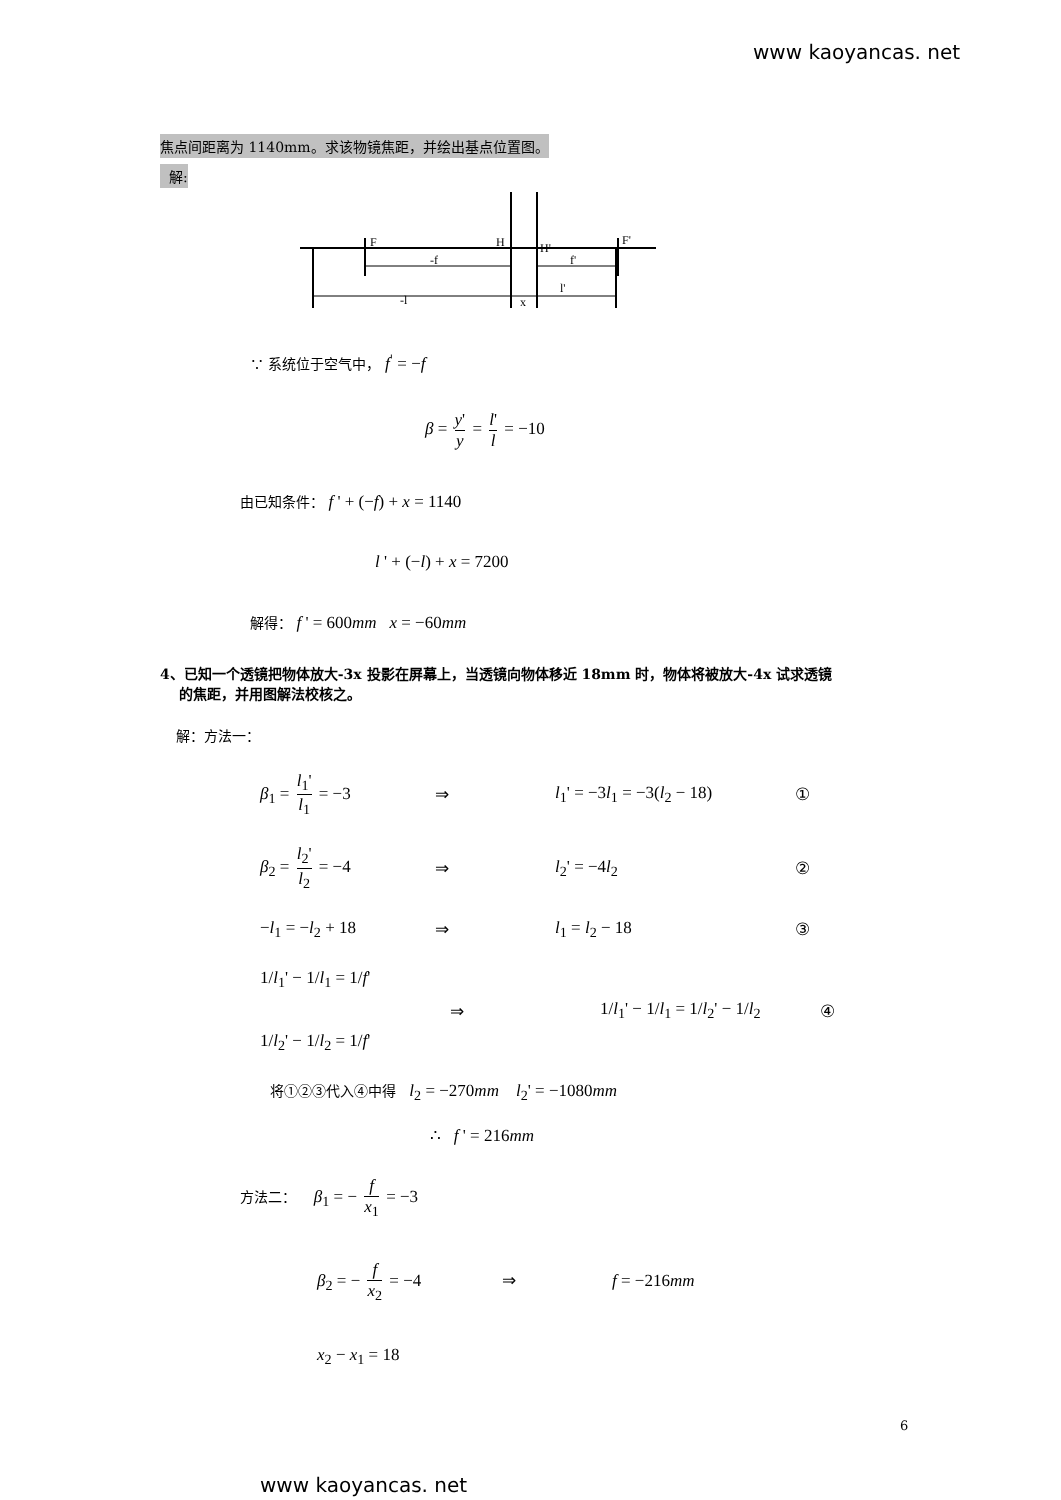www kaoyancas. net
焦点间距离为 1140mm。求该物镜焦距，并绘出基点位置图。
解:
F
H
H'
F'
-f
f'
-l
x
l'
∵ 系统位于空气中， f<sup>'</sup> = −f
β = y' y = l' l = −10
由已知条件： f ' + (−f) + x = 1140
l ' + (−l) + x = 7200
解得： f ' = 600mm x = −60mm
4、已知一个透镜把物体放大-3x 投影在屏幕上，当透镜向物体移近 18mm 时，物体将被放大-4x 试求透镜
的焦距，并用图解法校核之。
解：方法一：
β<sub>1</sub> = l<sub>1</sub>' l<sub>1</sub> = −3 ⇒ l<sub>1</sub>' = −3l<sub>1</sub> = −3(l<sub>2</sub> − 18) ①
β<sub>2</sub> = l<sub>2</sub>' l<sub>2</sub> = −4 ⇒ l<sub>2</sub>' = −4l<sub>2</sub> ②
−l<sub>1</sub> = −l<sub>2</sub> + 18 ⇒ l<sub>1</sub> = l<sub>2</sub> − 18 ③
1/l<sub>1</sub>' − 1/l<sub>1</sub> = 1/f'
1/l<sub>2</sub>' − 1/l<sub>2</sub> = 1/f' ⇒ 1/l<sub>1</sub>' − 1/l<sub>1</sub> = 1/l<sub>2</sub>' − 1/l<sub>2</sub> ④
将①②③代入④中得 l<sub>2</sub> = −270mm l<sub>2</sub>' = −1080mm
∴ f ' = 216mm
方法二： β<sub>1</sub> = − f x<sub>1</sub> = −3
β<sub>2</sub> = − f x<sub>2</sub> = −4 ⇒ f = −216mm
x<sub>2</sub> − x<sub>1</sub> = 18
6
www kaoyancas. net